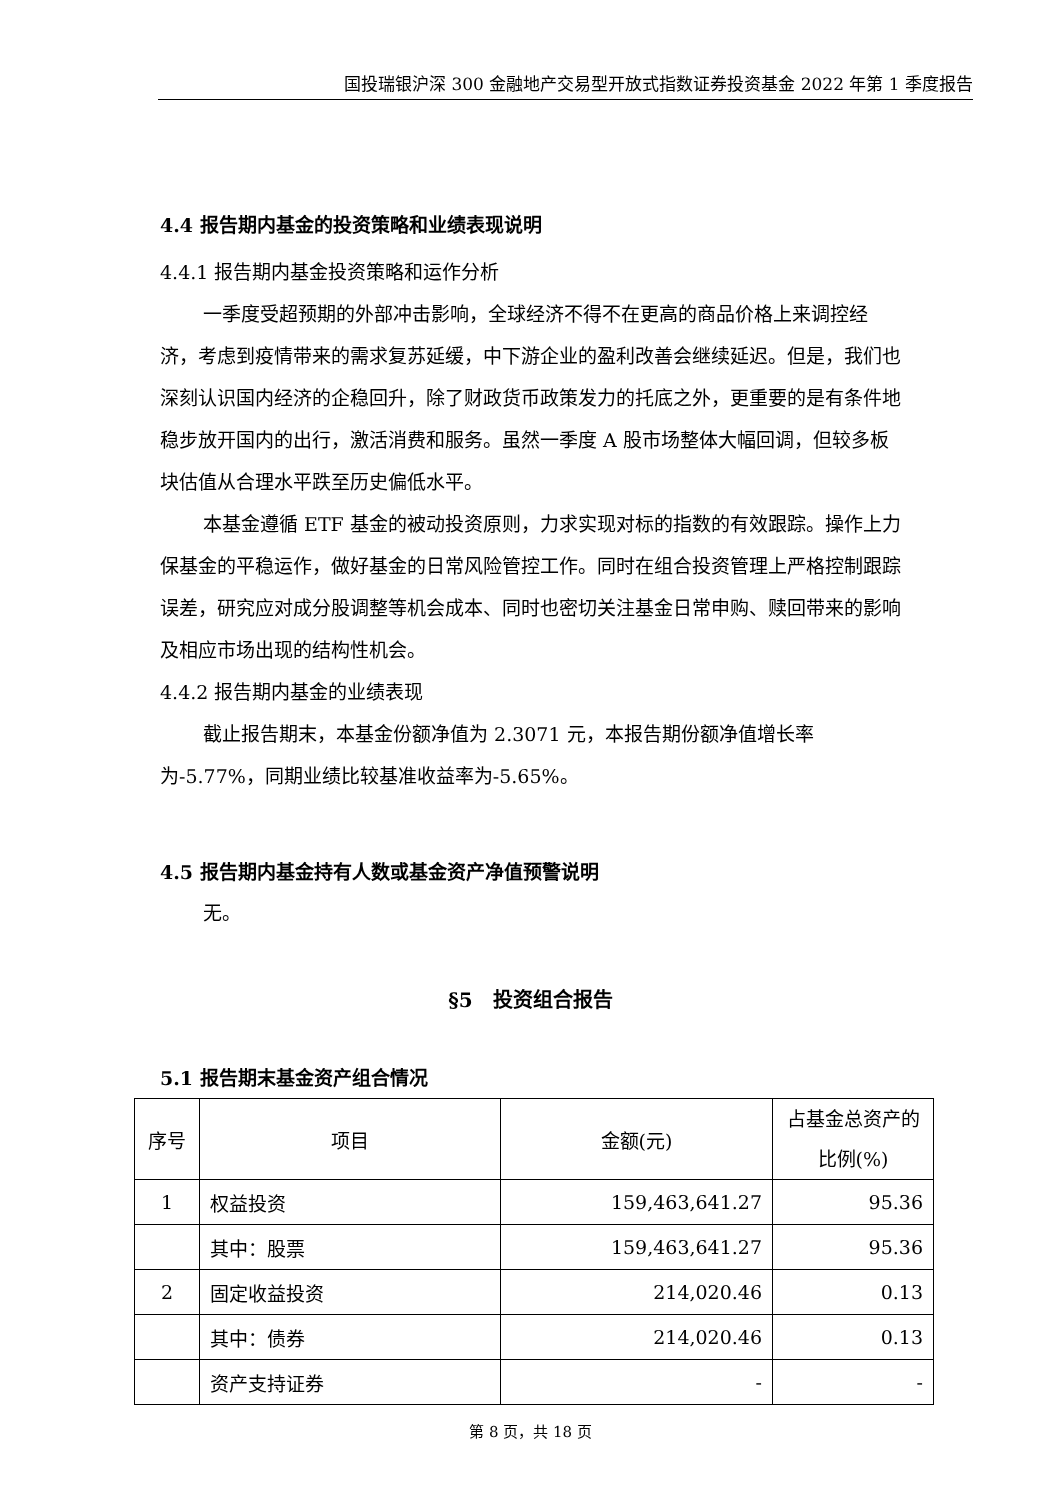国投瑞银沪深 300 金融地产交易型开放式指数证券投资基金 2022 年第 1 季度报告
4.4 报告期内基金的投资策略和业绩表现说明
4.4.1 报告期内基金投资策略和运作分析
一季度受超预期的外部冲击影响，全球经济不得不在更高的商品价格上来调控经济，考虑到疫情带来的需求复苏延缓，中下游企业的盈利改善会继续延迟。但是，我们也深刻认识国内经济的企稳回升，除了财政货币政策发力的托底之外，更重要的是有条件地稳步放开国内的出行，激活消费和服务。虽然一季度 A 股市场整体大幅回调，但较多板块估值从合理水平跌至历史偏低水平。
本基金遵循 ETF 基金的被动投资原则，力求实现对标的指数的有效跟踪。操作上力保基金的平稳运作，做好基金的日常风险管控工作。同时在组合投资管理上严格控制跟踪误差，研究应对成分股调整等机会成本、同时也密切关注基金日常申购、赎回带来的影响及相应市场出现的结构性机会。
4.4.2 报告期内基金的业绩表现
截止报告期末，本基金份额净值为 2.3071 元，本报告期份额净值增长率为-5.77%，同期业绩比较基准收益率为-5.65%。
4.5 报告期内基金持有人数或基金资产净值预警说明
无。
§5　投资组合报告
5.1 报告期末基金资产组合情况
| 序号 | 项目 | 金额(元) | 占基金总资产的比例(%) |
| --- | --- | --- | --- |
| 1 | 权益投资 | 159,463,641.27 | 95.36 |
| | 其中：股票 | 159,463,641.27 | 95.36 |
| 2 | 固定收益投资 | 214,020.46 | 0.13 |
| | 其中：债券 | 214,020.46 | 0.13 |
| | 资产支持证券 | - | - |
第 8 页，共 18 页